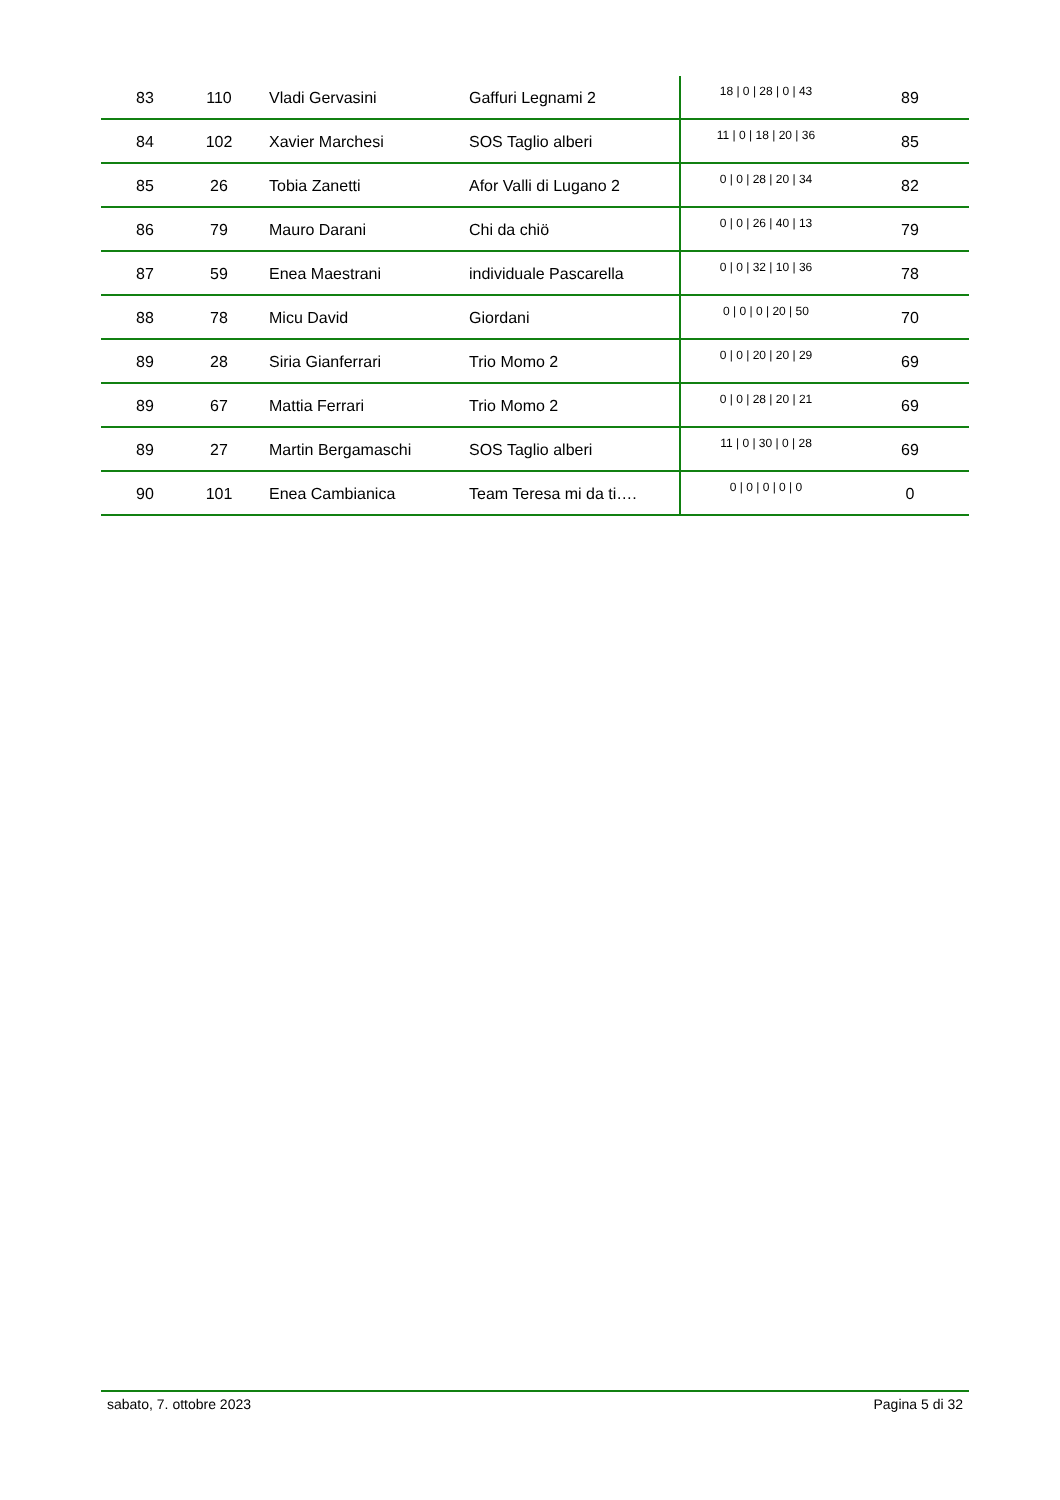| 83 | 110 | Vladi Gervasini | Gaffuri Legnami 2 | 18 / 0 / 28 / 0 / 43 | 89 |
| 84 | 102 | Xavier Marchesi | SOS Taglio alberi | 11 / 0 / 18 / 20 / 36 | 85 |
| 85 | 26 | Tobia Zanetti | Afor Valli di Lugano 2 | 0 / 0 / 28 / 20 / 34 | 82 |
| 86 | 79 | Mauro Darani | Chi da chiö | 0 / 0 / 26 / 40 / 13 | 79 |
| 87 | 59 | Enea Maestrani | individuale Pascarella | 0 / 0 / 32 / 10 / 36 | 78 |
| 88 | 78 | Micu David | Giordani | 0 / 0 / 0 / 20 / 50 | 70 |
| 89 | 28 | Siria Gianferrari | Trio Momo 2 | 0 / 0 / 20 / 20 / 29 | 69 |
| 89 | 67 | Mattia Ferrari | Trio Momo 2 | 0 / 0 / 28 / 20 / 21 | 69 |
| 89 | 27 | Martin Bergamaschi | SOS Taglio alberi | 11 / 0 / 30 / 0 / 28 | 69 |
| 90 | 101 | Enea Cambianica | Team Teresa mi da ti…. | 0 / 0 / 0 / 0 / 0 | 0 |
sabato, 7. ottobre 2023 Pagina 5 di 32